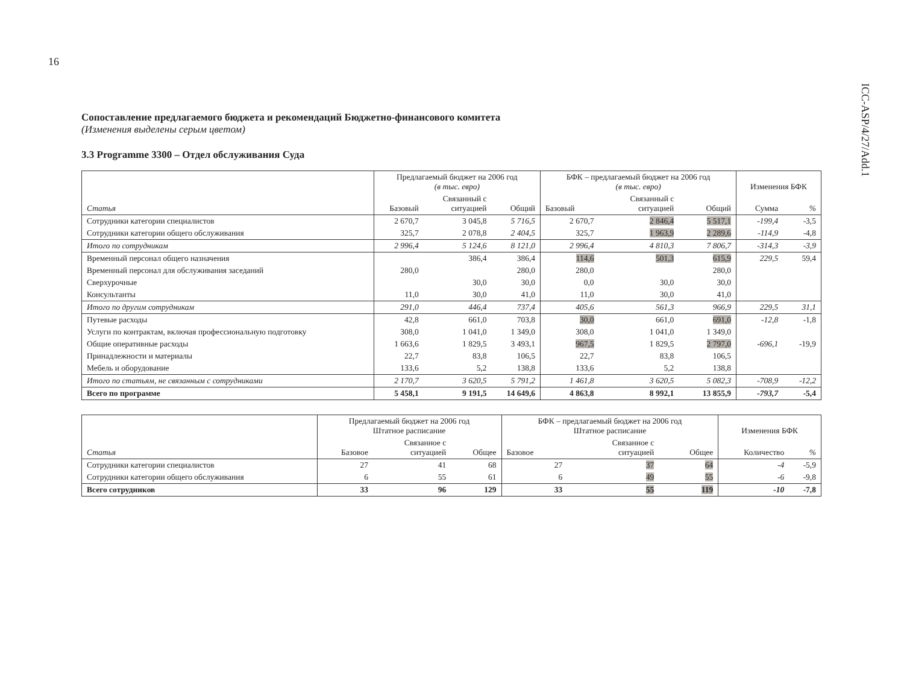16
ICC-ASP/4/27/Add.1
Сопоставление предлагаемого бюджета и рекомендаций Бюджетно-финансового комитета
(Изменения выделены серым цветом)
3.3 Programme 3300 – Отдел обслуживания Суда
| Статья | Предлагаемый бюджет на 2006 год (в тыс. евро) | | | БФК – предлагаемый бюджет на 2006 год (в тыс. евро) | | | Изменения БФК | |
| --- | --- | --- | --- | --- | --- | --- | --- | --- |
| | Базовый | Связанный с ситуацией | Общий | Базовый | Связанный с ситуацией | Общий | Сумма | % |
| Сотрудники категории специалистов | 2 670,7 | 3 045,8 | 5 716,5 | 2 670,7 | 2 846,4 | 5 517,1 | -199,4 | -3,5 |
| Сотрудники категории общего обслуживания | 325,7 | 2 078,8 | 2 404,5 | 325,7 | 1 963,9 | 2 289,6 | -114,9 | -4,8 |
| Итого по сотрудникам | 2 996,4 | 5 124,6 | 8 121,0 | 2 996,4 | 4 810,3 | 7 806,7 | -314,3 | -3,9 |
| Временный персонал общего назначения | | 386,4 | 386,4 | 114,6 | 501,3 | 615,9 | 229,5 | 59,4 |
| Временный персонал для обслуживания заседаний | 280,0 | | 280,0 | 280,0 | | 280,0 | | |
| Сверхурочные | | 30,0 | 30,0 | 0,0 | 30,0 | 30,0 | | |
| Консультанты | 11,0 | 30,0 | 41,0 | 11,0 | 30,0 | 41,0 | | |
| Итого по другим сотрудникам | 291,0 | 446,4 | 737,4 | 405,6 | 561,3 | 966,9 | 229,5 | 31,1 |
| Путевые расходы | 42,8 | 661,0 | 703,8 | 30,0 | 661,0 | 691,0 | -12,8 | -1,8 |
| Услуги по контрактам, включая профессиональную подготовку | 308,0 | 1 041,0 | 1 349,0 | 308,0 | 1 041,0 | 1 349,0 | | |
| Общие оперативные расходы | 1 663,6 | 1 829,5 | 3 493,1 | 967,5 | 1 829,5 | 2 797,0 | -696,1 | -19,9 |
| Принадлежности и материалы | 22,7 | 83,8 | 106,5 | 22,7 | 83,8 | 106,5 | | |
| Мебель и оборудование | 133,6 | 5,2 | 138,8 | 133,6 | 5,2 | 138,8 | | |
| Итого по статьям, не связанным с сотрудниками | 2 170,7 | 3 620,5 | 5 791,2 | 1 461,8 | 3 620,5 | 5 082,3 | -708,9 | -12,2 |
| Всего по программе | 5 458,1 | 9 191,5 | 14 649,6 | 4 863,8 | 8 992,1 | 13 855,9 | -793,7 | -5,4 |
| Статья | Предлагаемый бюджет на 2006 год Штатное расписание | | | БФК – предлагаемый бюджет на 2006 год Штатное расписание | | | Изменения БФК | |
| --- | --- | --- | --- | --- | --- | --- | --- | --- |
| | Базовое | Связанное с ситуацией | Общее | Базовое | Связанное с ситуацией | Общее | Количество | % |
| Сотрудники категории специалистов | 27 | 41 | 68 | 27 | 37 | 64 | -4 | -5,9 |
| Сотрудники категории общего обслуживания | 6 | 55 | 61 | 6 | 49 | 55 | -6 | -9,8 |
| Всего сотрудников | 33 | 96 | 129 | 33 | 55 | 119 | -10 | -7,8 |